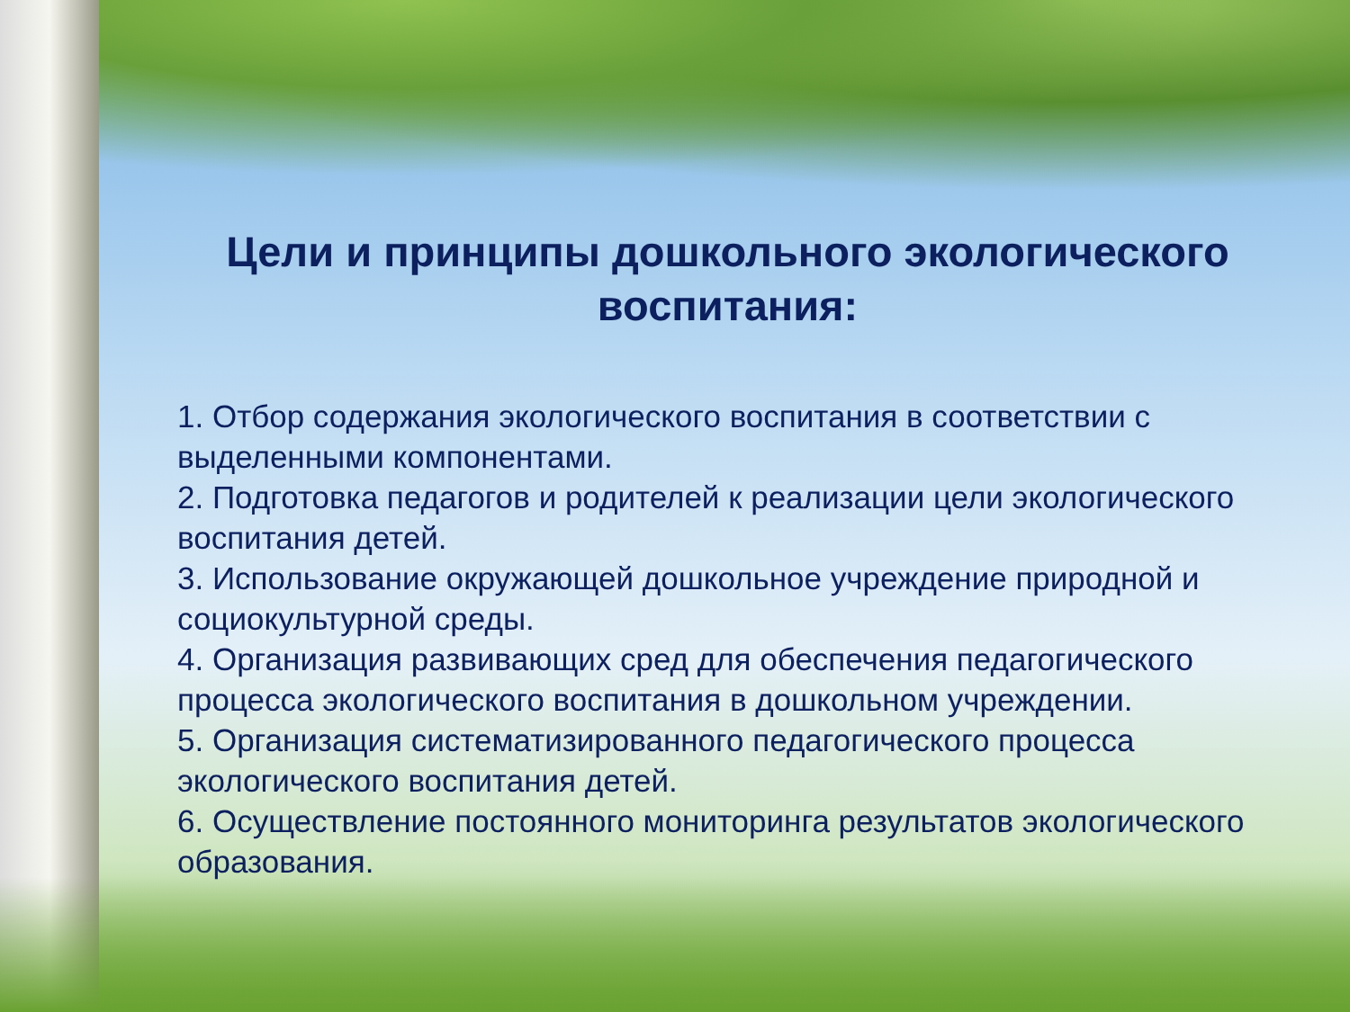Цели и принципы дошкольного экологического воспитания:
1. Отбор содержания экологического воспитания в соответствии с выделенными компонентами.
2. Подготовка педагогов и родителей к реализации цели экологического воспитания детей.
3. Использование окружающей дошкольное учреждение природной и социокультурной среды.
4. Организация развивающих сред для обеспечения педагогического процесса экологического воспитания в дошкольном учреждении.
5. Организация систематизированного педагогического процесса экологического воспитания детей.
6. Осуществление постоянного мониторинга результатов экологического образования.